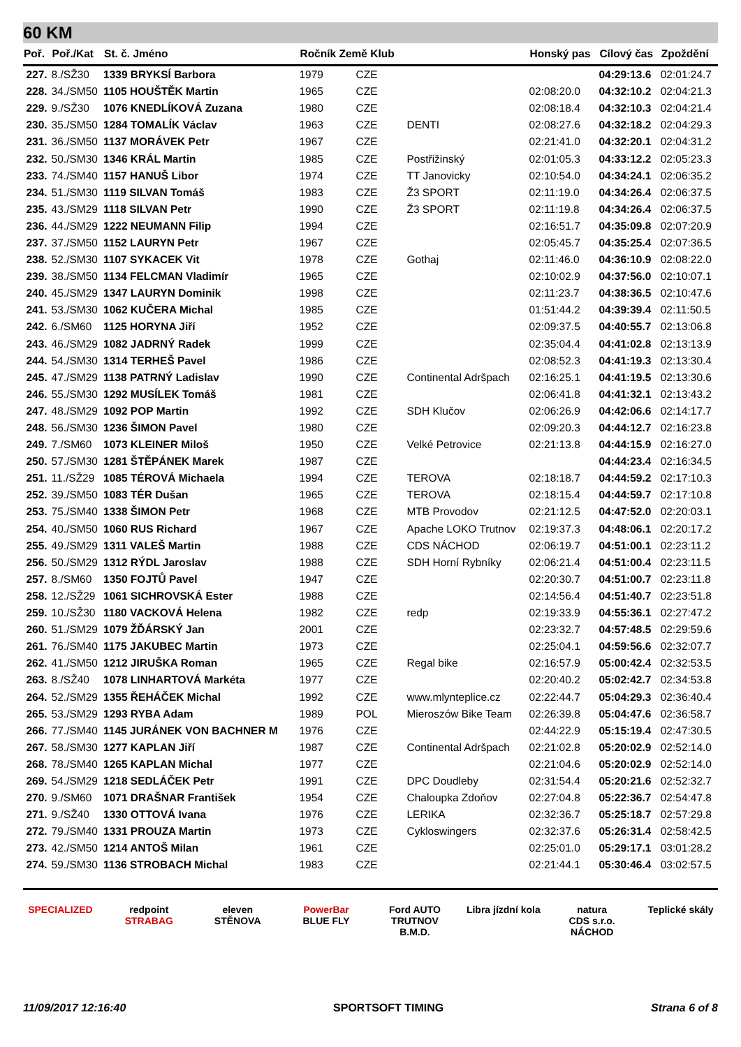60 KM
| Poř. | Poř./Kat | St. č. Jméno | Ročník Země Klub | | | Honský pas | Cílový čas | Zpoždění |
| --- | --- | --- | --- | --- | --- | --- | --- | --- |
| 227. | 8./SŽ30 | 1339 BRYKSÍ Barbora | 1979 | CZE | | | 04:29:13.6 | 02:01:24.7 |
| 228. | 34./SM50 | 1105 HOUŠTĚK Martin | 1965 | CZE | | 02:08:20.0 | 04:32:10.2 | 02:04:21.3 |
| 229. | 9./SŽ30 | 1076 KNEDLÍKOVÁ Zuzana | 1980 | CZE | | 02:08:18.4 | 04:32:10.3 | 02:04:21.4 |
| 230. | 35./SM50 | 1284 TOMALÍK Václav | 1963 | CZE | DENTI | 02:08:27.6 | 04:32:18.2 | 02:04:29.3 |
| 231. | 36./SM50 | 1137 MORÁVEK Petr | 1967 | CZE | | 02:21:41.0 | 04:32:20.1 | 02:04:31.2 |
| 232. | 50./SM30 | 1346 KRÁL Martin | 1985 | CZE | Postřižinský | 02:01:05.3 | 04:33:12.2 | 02:05:23.3 |
| 233. | 74./SM40 | 1157 HANUŠ Libor | 1974 | CZE | TT Janovicky | 02:10:54.0 | 04:34:24.1 | 02:06:35.2 |
| 234. | 51./SM30 | 1119 SILVAN Tomáš | 1983 | CZE | Ž3 SPORT | 02:11:19.0 | 04:34:26.4 | 02:06:37.5 |
| 235. | 43./SM29 | 1118 SILVAN Petr | 1990 | CZE | Ž3 SPORT | 02:11:19.8 | 04:34:26.4 | 02:06:37.5 |
| 236. | 44./SM29 | 1222 NEUMANN Filip | 1994 | CZE | | 02:16:51.7 | 04:35:09.8 | 02:07:20.9 |
| 237. | 37./SM50 | 1152 LAURYN Petr | 1967 | CZE | | 02:05:45.7 | 04:35:25.4 | 02:07:36.5 |
| 238. | 52./SM30 | 1107 SYKACEK Vit | 1978 | CZE | Gothaj | 02:11:46.0 | 04:36:10.9 | 02:08:22.0 |
| 239. | 38./SM50 | 1134 FELCMAN Vladimír | 1965 | CZE | | 02:10:02.9 | 04:37:56.0 | 02:10:07.1 |
| 240. | 45./SM29 | 1347 LAURYN Dominik | 1998 | CZE | | 02:11:23.7 | 04:38:36.5 | 02:10:47.6 |
| 241. | 53./SM30 | 1062 KUČERA Michal | 1985 | CZE | | 01:51:44.2 | 04:39:39.4 | 02:11:50.5 |
| 242. | 6./SM60 | 1125 HORYNA Jiří | 1952 | CZE | | 02:09:37.5 | 04:40:55.7 | 02:13:06.8 |
| 243. | 46./SM29 | 1082 JADRNÝ Radek | 1999 | CZE | | 02:35:04.4 | 04:41:02.8 | 02:13:13.9 |
| 244. | 54./SM30 | 1314 TERHEŠ Pavel | 1986 | CZE | | 02:08:52.3 | 04:41:19.3 | 02:13:30.4 |
| 245. | 47./SM29 | 1138 PATRNÝ Ladislav | 1990 | CZE | Continental Adršpach | 02:16:25.1 | 04:41:19.5 | 02:13:30.6 |
| 246. | 55./SM30 | 1292 MUSÍLEK Tomáš | 1981 | CZE | | 02:06:41.8 | 04:41:32.1 | 02:13:43.2 |
| 247. | 48./SM29 | 1092 POP Martin | 1992 | CZE | SDH Klučov | 02:06:26.9 | 04:42:06.6 | 02:14:17.7 |
| 248. | 56./SM30 | 1236 ŠIMON Pavel | 1980 | CZE | | 02:09:20.3 | 04:44:12.7 | 02:16:23.8 |
| 249. | 7./SM60 | 1073 KLEINER Miloš | 1950 | CZE | Velké Petrovice | 02:21:13.8 | 04:44:15.9 | 02:16:27.0 |
| 250. | 57./SM30 | 1281 ŠTĚPÁNEK Marek | 1987 | CZE | | | 04:44:23.4 | 02:16:34.5 |
| 251. | 11./SŽ29 | 1085 TÉROVÁ Michaela | 1994 | CZE | TEROVA | 02:18:18.7 | 04:44:59.2 | 02:17:10.3 |
| 252. | 39./SM50 | 1083 TÉR Dušan | 1965 | CZE | TEROVA | 02:18:15.4 | 04:44:59.7 | 02:17:10.8 |
| 253. | 75./SM40 | 1338 ŠIMON Petr | 1968 | CZE | MTB Provodov | 02:21:12.5 | 04:47:52.0 | 02:20:03.1 |
| 254. | 40./SM50 | 1060 RUS Richard | 1967 | CZE | Apache LOKO Trutnov | 02:19:37.3 | 04:48:06.1 | 02:20:17.2 |
| 255. | 49./SM29 | 1311 VALEŠ Martin | 1988 | CZE | CDS NÁCHOD | 02:06:19.7 | 04:51:00.1 | 02:23:11.2 |
| 256. | 50./SM29 | 1312 RÝDL Jaroslav | 1988 | CZE | SDH Horní Rybníky | 02:06:21.4 | 04:51:00.4 | 02:23:11.5 |
| 257. | 8./SM60 | 1350 FOJTŮ Pavel | 1947 | CZE | | 02:20:30.7 | 04:51:00.7 | 02:23:11.8 |
| 258. | 12./SŽ29 | 1061 SICHROVSKÁ Ester | 1988 | CZE | | 02:14:56.4 | 04:51:40.7 | 02:23:51.8 |
| 259. | 10./SŽ30 | 1180 VACKOVÁ Helena | 1982 | CZE | redp | 02:19:33.9 | 04:55:36.1 | 02:27:47.2 |
| 260. | 51./SM29 | 1079 ŽĎÁRSKÝ Jan | 2001 | CZE | | 02:23:32.7 | 04:57:48.5 | 02:29:59.6 |
| 261. | 76./SM40 | 1175 JAKUBEC Martin | 1973 | CZE | | 02:25:04.1 | 04:59:56.6 | 02:32:07.7 |
| 262. | 41./SM50 | 1212 JIRUŠKA Roman | 1965 | CZE | Regal bike | 02:16:57.9 | 05:00:42.4 | 02:32:53.5 |
| 263. | 8./SŽ40 | 1078 LINHARTOVÁ Markéta | 1977 | CZE | | 02:20:40.2 | 05:02:42.7 | 02:34:53.8 |
| 264. | 52./SM29 | 1355 ŘEHÁČEK Michal | 1992 | CZE | www.mlynteplice.cz | 02:22:44.7 | 05:04:29.3 | 02:36:40.4 |
| 265. | 53./SM29 | 1293 RYBA Adam | 1989 | POL | Mieroszów Bike Team | 02:26:39.8 | 05:04:47.6 | 02:36:58.7 |
| 266. | 77./SM40 | 1145 JURÁNEK VON BACHNER M | 1976 | CZE | | 02:44:22.9 | 05:15:19.4 | 02:47:30.5 |
| 267. | 58./SM30 | 1277 KAPLAN Jiří | 1987 | CZE | Continental Adršpach | 02:21:02.8 | 05:20:02.9 | 02:52:14.0 |
| 268. | 78./SM40 | 1265 KAPLAN Michal | 1977 | CZE | | 02:21:04.6 | 05:20:02.9 | 02:52:14.0 |
| 269. | 54./SM29 | 1218 SEDLÁČEK Petr | 1991 | CZE | DPC Doudleby | 02:31:54.4 | 05:20:21.6 | 02:52:32.7 |
| 270. | 9./SM60 | 1071 DRAŠNAR František | 1954 | CZE | Chaloupka Zdoňov | 02:27:04.8 | 05:22:36.7 | 02:54:47.8 |
| 271. | 9./SŽ40 | 1330 OTTOVÁ Ivana | 1976 | CZE | LERIKA | 02:32:36.7 | 05:25:18.7 | 02:57:29.8 |
| 272. | 79./SM40 | 1331 PROUZA Martin | 1973 | CZE | Cykloswingers | 02:32:37.6 | 05:26:31.4 | 02:58:42.5 |
| 273. | 42./SM50 | 1214 ANTOŠ Milan | 1961 | CZE | | 02:25:01.0 | 05:29:17.1 | 03:01:28.2 |
| 274. | 59./SM30 | 1136 STROBACH Michal | 1983 | CZE | | 02:21:44.1 | 05:30:46.4 | 03:02:57.5 |
SPECIALIZED
redpoint
STRABAG
eleven
STĚNOVA
PowerBar
BLUE FLY
Ford AUTO TRUTNOV
B.M.D.
Libra jízdní kola
natura
CDS s.r.o. NÁCHOD
Teplické skály
11/09/2017 12:16:40 SPORTSOFT TIMING Strana 6 of 8